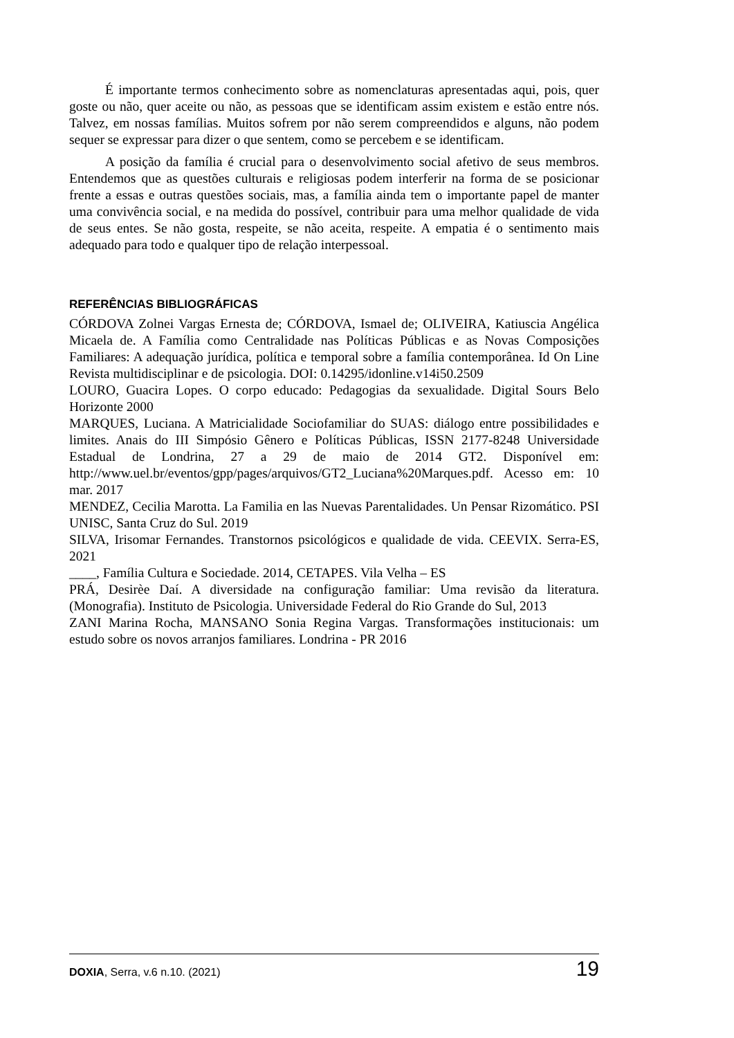É importante termos conhecimento sobre as nomenclaturas apresentadas aqui, pois, quer goste ou não, quer aceite ou não, as pessoas que se identificam assim existem e estão entre nós. Talvez, em nossas famílias. Muitos sofrem por não serem compreendidos e alguns, não podem sequer se expressar para dizer o que sentem, como se percebem e se identificam.
A posição da família é crucial para o desenvolvimento social afetivo de seus membros. Entendemos que as questões culturais e religiosas podem interferir na forma de se posicionar frente a essas e outras questões sociais, mas, a família ainda tem o importante papel de manter uma convivência social, e na medida do possível, contribuir para uma melhor qualidade de vida de seus entes. Se não gosta, respeite, se não aceita, respeite. A empatia é o sentimento mais adequado para todo e qualquer tipo de relação interpessoal.
REFERÊNCIAS BIBLIOGRÁFICAS
CÓRDOVA Zolnei Vargas Ernesta de; CÓRDOVA, Ismael de; OLIVEIRA, Katiuscia Angélica Micaela de. A Família como Centralidade nas Políticas Públicas e as Novas Composições Familiares: A adequação jurídica, política e temporal sobre a família contemporânea. Id On Line Revista multidisciplinar e de psicologia. DOI: 0.14295/idonline.v14i50.2509
LOURO, Guacira Lopes. O corpo educado: Pedagogias da sexualidade. Digital Sours Belo Horizonte 2000
MARQUES, Luciana. A Matricialidade Sociofamiliar do SUAS: diálogo entre possibilidades e limites. Anais do III Simpósio Gênero e Políticas Públicas, ISSN 2177-8248 Universidade Estadual de Londrina, 27 a 29 de maio de 2014 GT2. Disponível em: http://www.uel.br/eventos/gpp/pages/arquivos/GT2_Luciana%20Marques.pdf. Acesso em: 10 mar. 2017
MENDEZ, Cecilia Marotta. La Familia en las Nuevas Parentalidades. Un Pensar Rizomático. PSI UNISC, Santa Cruz do Sul. 2019
SILVA, Irisomar Fernandes. Transtornos psicológicos e qualidade de vida. CEEVIX. Serra-ES, 2021
____, Família Cultura e Sociedade. 2014, CETAPES. Vila Velha – ES
PRÁ, Desirèe Daí. A diversidade na configuração familiar: Uma revisão da literatura. (Monografia). Instituto de Psicologia. Universidade Federal do Rio Grande do Sul, 2013
ZANI Marina Rocha, MANSANO Sonia Regina Vargas. Transformações institucionais: um estudo sobre os novos arranjos familiares. Londrina - PR 2016
DOXIA, Serra, v.6 n.10. (2021) 19